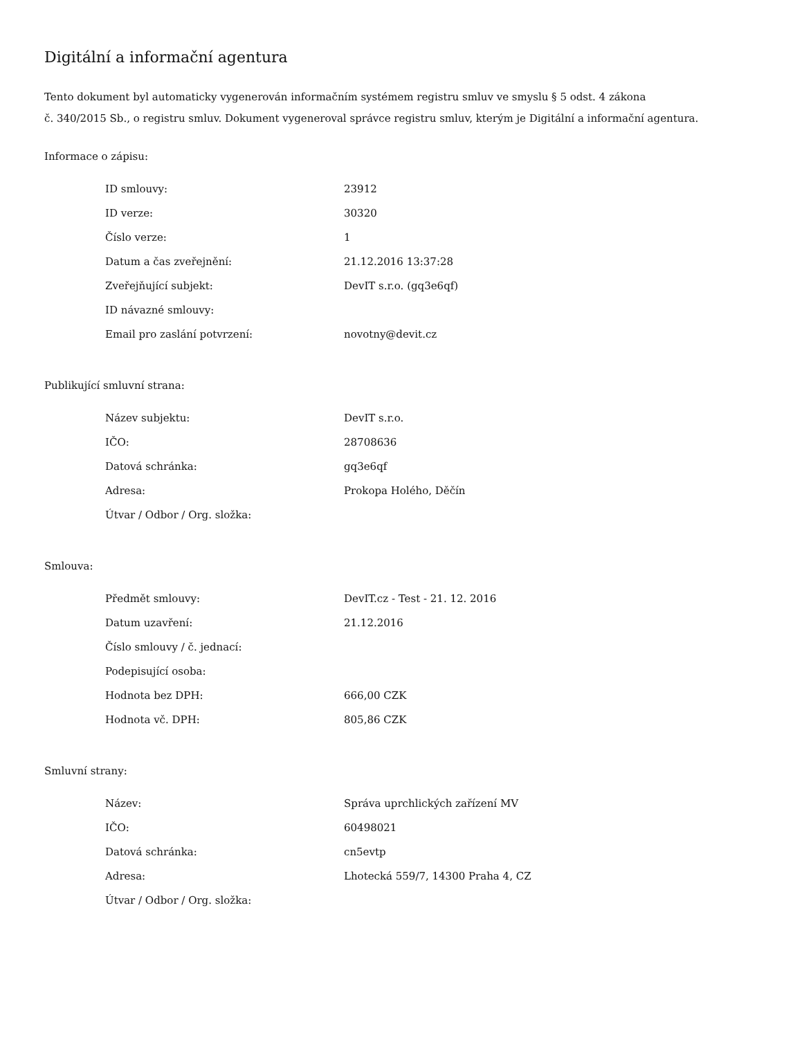Digitální a informační agentura
Tento dokument byl automaticky vygenerován informačním systémem registru smluv ve smyslu § 5 odst. 4 zákona
č. 340/2015 Sb., o registru smluv. Dokument vygeneroval správce registru smluv, kterým je Digitální a informační agentura.
Informace o zápisu:
| ID smlouvy: | 23912 |
| ID verze: | 30320 |
| Číslo verze: | 1 |
| Datum a čas zveřejnění: | 21.12.2016 13:37:28 |
| Zveřejňující subjekt: | DevIT s.r.o. (gq3e6qf) |
| ID návazné smlouvy: | |
| Email pro zaslání potvrzení: | novotny@devit.cz |
Publikující smluvní strana:
| Název subjektu: | DevIT s.r.o. |
| IČO: | 28708636 |
| Datová schránka: | gq3e6qf |
| Adresa: | Prokopa Holého, Děčín |
| Útvar / Odbor / Org. složka: | |
Smlouva:
| Předmět smlouvy: | DevIT.cz - Test - 21. 12. 2016 |
| Datum uzavření: | 21.12.2016 |
| Číslo smlouvy / č. jednací: | |
| Podepisující osoba: | |
| Hodnota bez DPH: | 666,00 CZK |
| Hodnota vč. DPH: | 805,86 CZK |
Smluvní strany:
| Název: | Správa uprchlických zařízení MV |
| IČO: | 60498021 |
| Datová schránka: | cn5evtp |
| Adresa: | Lhotecká 559/7, 14300 Praha 4, CZ |
| Útvar / Odbor / Org. složka: | |